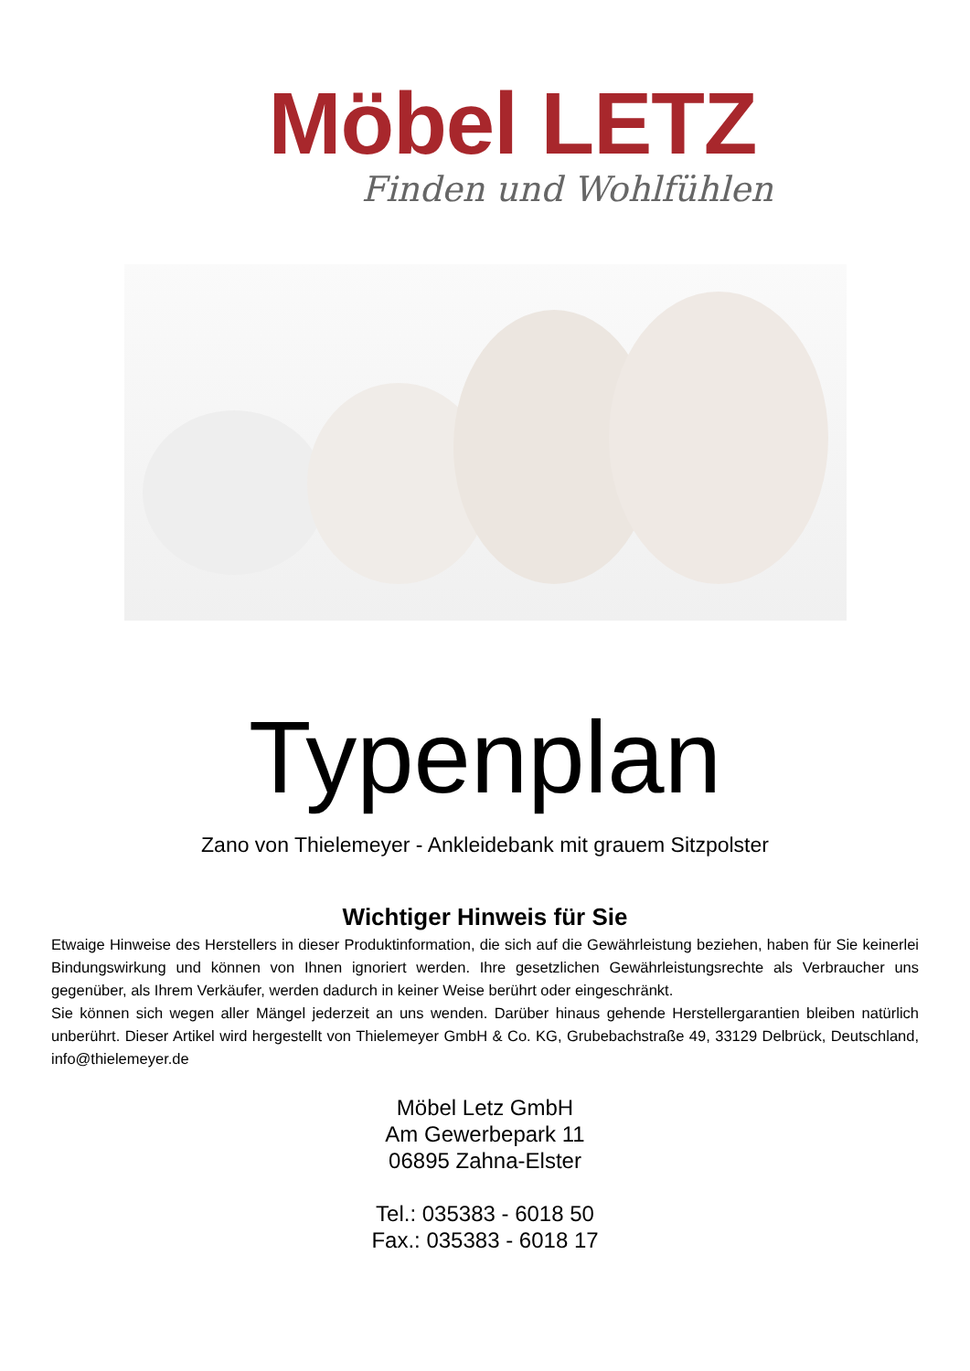Möbel LETZ
Finden und Wohlfühlen
Typenplan
Zano von Thielemeyer - Ankleidebank mit grauem Sitzpolster
Wichtiger Hinweis für Sie
Etwaige Hinweise des Herstellers in dieser Produktinformation, die sich auf die Gewährleistung beziehen, haben für Sie keinerlei Bindungswirkung und können von Ihnen ignoriert werden. Ihre gesetzlichen Gewährleistungsrechte als Verbraucher uns gegenüber, als Ihrem Verkäufer, werden dadurch in keiner Weise berührt oder eingeschränkt.
Sie können sich wegen aller Mängel jederzeit an uns wenden. Darüber hinaus gehende Herstellergarantien bleiben natürlich unberührt. Dieser Artikel wird hergestellt von Thielemeyer GmbH & Co. KG, Grubebachstraße 49, 33129 Delbrück, Deutschland, info@thielemeyer.de
Möbel Letz GmbH
Am Gewerbepark 11
06895 Zahna-Elster
Tel.: 035383 - 6018 50
Fax.: 035383 - 6018 17